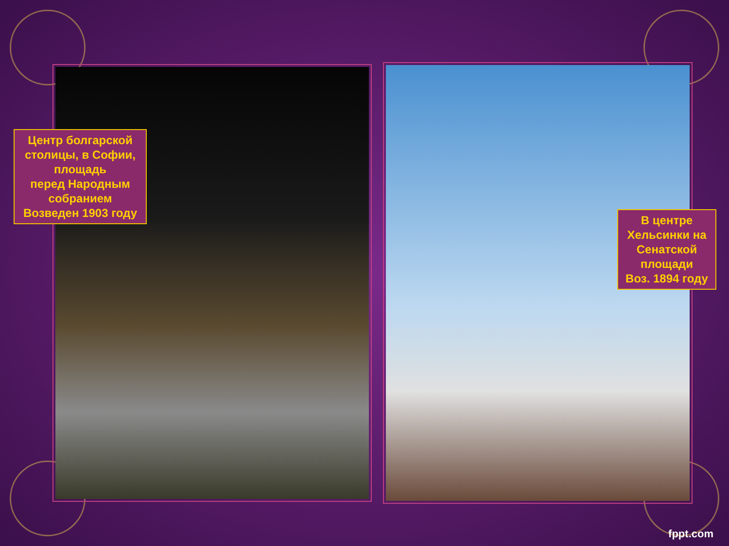Центр болгарской столицы, в Софии, площадь
перед Народным собранием
Возведен 1903 году
В центре Хельсинки на Сенатской площади
Воз. 1894 году
fppt.com